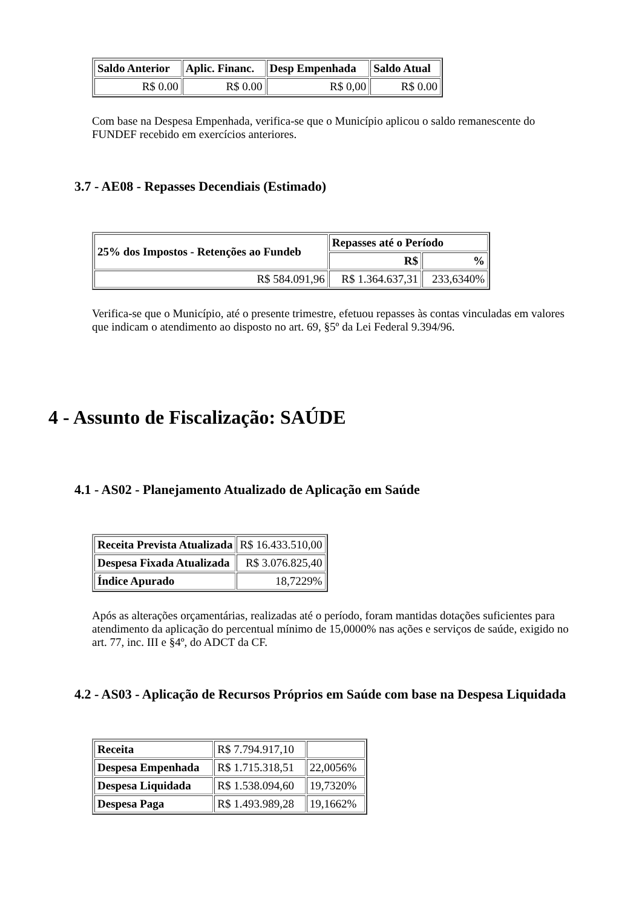| Saldo Anterior | Aplic. Financ. | Desp Empenhada | Saldo Atual |
| --- | --- | --- | --- |
| R$ 0.00 | R$ 0.00 | R$ 0,00 | R$ 0.00 |
Com base na Despesa Empenhada, verifica-se que o Município aplicou o saldo remanescente do FUNDEF recebido em exercícios anteriores.
3.7 - AE08 - Repasses Decendiais (Estimado)
| 25% dos Impostos - Retenções ao Fundeb | Repasses até o Período | |
| --- | --- | --- |
| | R$ | % |
| R$ 584.091,96 | R$ 1.364.637,31 | 233,6340% |
Verifica-se que o Município, até o presente trimestre, efetuou repasses às contas vinculadas em valores que indicam o atendimento ao disposto no art. 69, §5º da Lei Federal 9.394/96.
4 - Assunto de Fiscalização: SAÚDE
4.1 - AS02 - Planejamento Atualizado de Aplicação em Saúde
| Receita Prevista Atualizada | R$ 16.433.510,00 |
| Despesa Fixada Atualizada | R$ 3.076.825,40 |
| Índice Apurado | 18,7229% |
Após as alterações orçamentárias, realizadas até o período, foram mantidas dotações suficientes para atendimento da aplicação do percentual mínimo de 15,0000% nas ações e serviços de saúde, exigido no art. 77, inc. III e §4º, do ADCT da CF.
4.2 - AS03 - Aplicação de Recursos Próprios em Saúde com base na Despesa Liquidada
| Receita | R$ 7.794.917,10 | |
| Despesa Empenhada | R$ 1.715.318,51 | 22,0056% |
| Despesa Liquidada | R$ 1.538.094,60 | 19,7320% |
| Despesa Paga | R$ 1.493.989,28 | 19,1662% |